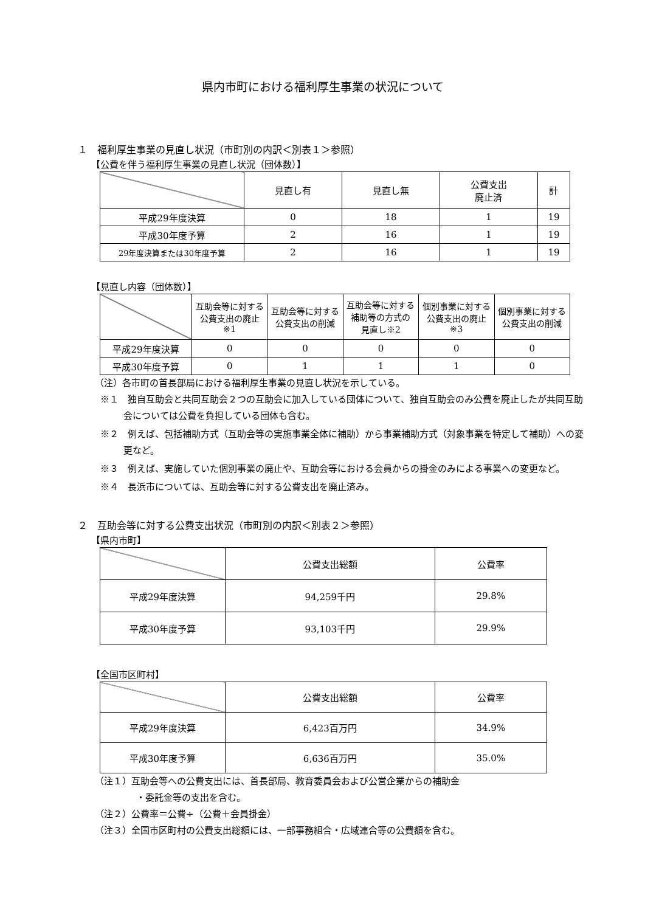県内市町における福利厚生事業の状況について
１　福利厚生事業の見直し状況（市町別の内訳＜別表１＞参照）
【公費を伴う福利厚生事業の見直し状況（団体数）】
| | 見直し有 | 見直し無 | 公費支出 廃止済 | 計 |
| --- | --- | --- | --- | --- |
| 平成29年度決算 | 0 | 18 | 1 | 19 |
| 平成30年度予算 | 2 | 16 | 1 | 19 |
| 29年度決算または30年度予算 | 2 | 16 | 1 | 19 |
【見直し内容（団体数）】
| | 互助会等に対する 公費支出の廃止 ※1 | 互助会等に対する 公費支出の削減 | 互助会等に対する 補助等の方式の 見直し※2 | 個別事業に対する 公費支出の廃止 ※3 | 個別事業に対する 公費支出の削減 |
| --- | --- | --- | --- | --- | --- |
| 平成29年度決算 | 0 | 0 | 0 | 0 | 0 |
| 平成30年度予算 | 0 | 1 | 1 | 1 | 0 |
（注）各市町の首長部局における福利厚生事業の見直し状況を示している。
※１　独自互助会と共同互助会２つの互助会に加入している団体について、独自互助会のみ公費を廃止したが共同互助会については公費を負担している団体も含む。
※２　例えば、包括補助方式（互助会等の実施事業全体に補助）から事業補助方式（対象事業を特定して補助）への変更など。
※３　例えば、実施していた個別事業の廃止や、互助会等における会員からの掛金のみによる事業への変更など。
※４　長浜市については、互助会等に対する公費支出を廃止済み。
２　互助会等に対する公費支出状況（市町別の内訳＜別表２＞参照）
【県内市町】
| | 公費支出総額 | 公費率 |
| --- | --- | --- |
| 平成29年度決算 | 94,259千円 | 29.8% |
| 平成30年度予算 | 93,103千円 | 29.9% |
【全国市区町村】
| | 公費支出総額 | 公費率 |
| --- | --- | --- |
| 平成29年度決算 | 6,423百万円 | 34.9% |
| 平成30年度予算 | 6,636百万円 | 35.0% |
（注１）互助会等への公費支出には、首長部局、教育委員会および公営企業からの補助金
・委託金等の支出を含む。
（注２）公費率＝公費÷（公費＋会員掛金）
（注３）全国市区町村の公費支出総額には、一部事務組合・広域連合等の公費額を含む。